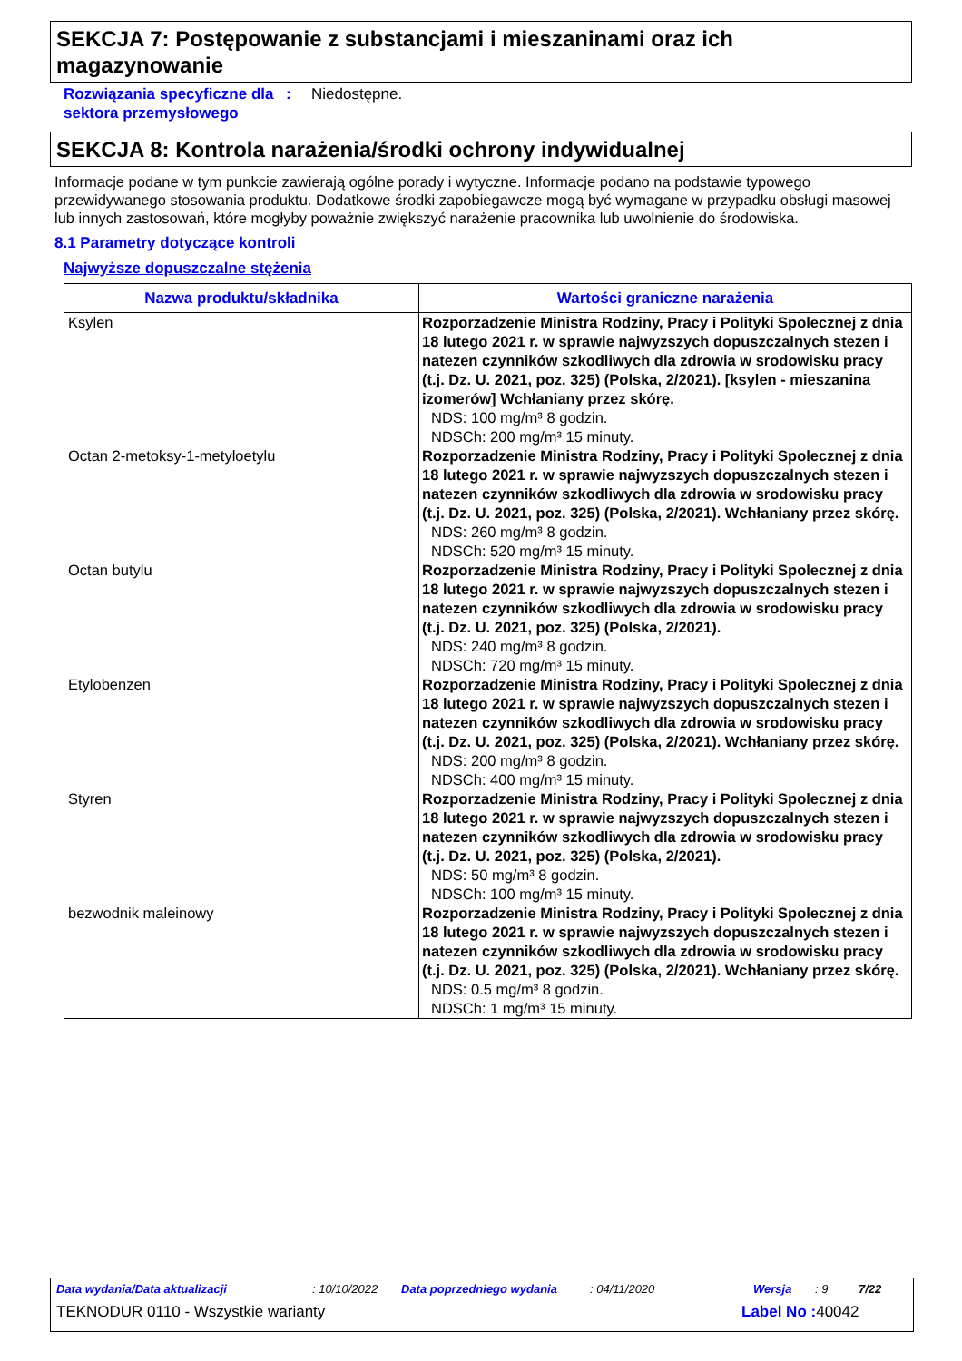SEKCJA 7: Postępowanie z substancjami i mieszaninami oraz ich magazynowanie
Rozwiązania specyficzne dla sektora przemysłowego
: Niedostępne.
SEKCJA 8: Kontrola narażenia/środki ochrony indywidualnej
Informacje podane w tym punkcie zawierają ogólne porady i wytyczne. Informacje podano na podstawie typowego przewidywanego stosowania produktu. Dodatkowe środki zapobiegawcze mogą być wymagane w przypadku obsługi masowej lub innych zastosowań, które mogłyby poważnie zwiększyć narażenie pracownika lub uwolnienie do środowiska.
8.1 Parametry dotyczące kontroli
Najwyższe dopuszczalne stężenia
| Nazwa produktu/składnika | Wartości graniczne narażenia |
| --- | --- |
| Ksylen | Rozporzadzenie Ministra Rodziny, Pracy i Polityki Spolecznej z dnia 18 lutego 2021 r. w sprawie najwyzszych dopuszczalnych stezen i natezen czynników szkodliwych dla zdrowia w srodowisku pracy (t.j. Dz. U. 2021, poz. 325) (Polska, 2/2021). [ksylen - mieszanina izomerów] Wchłaniany przez skórę. NDS: 100 mg/m³ 8 godzin. NDSCh: 200 mg/m³ 15 minuty. |
| Octan 2-metoksy-1-metyloetylu | Rozporzadzenie Ministra Rodziny, Pracy i Polityki Spolecznej z dnia 18 lutego 2021 r. w sprawie najwyzszych dopuszczalnych stezen i natezen czynników szkodliwych dla zdrowia w srodowisku pracy (t.j. Dz. U. 2021, poz. 325) (Polska, 2/2021). Wchłaniany przez skórę. NDS: 260 mg/m³ 8 godzin. NDSCh: 520 mg/m³ 15 minuty. |
| Octan butylu | Rozporzadzenie Ministra Rodziny, Pracy i Polityki Spolecznej z dnia 18 lutego 2021 r. w sprawie najwyzszych dopuszczalnych stezen i natezen czynników szkodliwych dla zdrowia w srodowisku pracy (t.j. Dz. U. 2021, poz. 325) (Polska, 2/2021). NDS: 240 mg/m³ 8 godzin. NDSCh: 720 mg/m³ 15 minuty. |
| Etylobenzen | Rozporzadzenie Ministra Rodziny, Pracy i Polityki Spolecznej z dnia 18 lutego 2021 r. w sprawie najwyzszych dopuszczalnych stezen i natezen czynników szkodliwych dla zdrowia w srodowisku pracy (t.j. Dz. U. 2021, poz. 325) (Polska, 2/2021). Wchłaniany przez skórę. NDS: 200 mg/m³ 8 godzin. NDSCh: 400 mg/m³ 15 minuty. |
| Styren | Rozporzadzenie Ministra Rodziny, Pracy i Polityki Spolecznej z dnia 18 lutego 2021 r. w sprawie najwyzszych dopuszczalnych stezen i natezen czynników szkodliwych dla zdrowia w srodowisku pracy (t.j. Dz. U. 2021, poz. 325) (Polska, 2/2021). NDS: 50 mg/m³ 8 godzin. NDSCh: 100 mg/m³ 15 minuty. |
| bezwodnik maleinowy | Rozporzadzenie Ministra Rodziny, Pracy i Polityki Spolecznej z dnia 18 lutego 2021 r. w sprawie najwyzszych dopuszczalnych stezen i natezen czynników szkodliwych dla zdrowia w srodowisku pracy (t.j. Dz. U. 2021, poz. 325) (Polska, 2/2021). Wchłaniany przez skórę. NDS: 0.5 mg/m³ 8 godzin. NDSCh: 1 mg/m³ 15 minuty. |
Data wydania/Data aktualizacji: 10/10/2022 Data poprzedniego wydania: 04/11/2020 Wersja: 9 7/22
TEKNODUR 0110 - Wszystkie warianty Label No : 40042